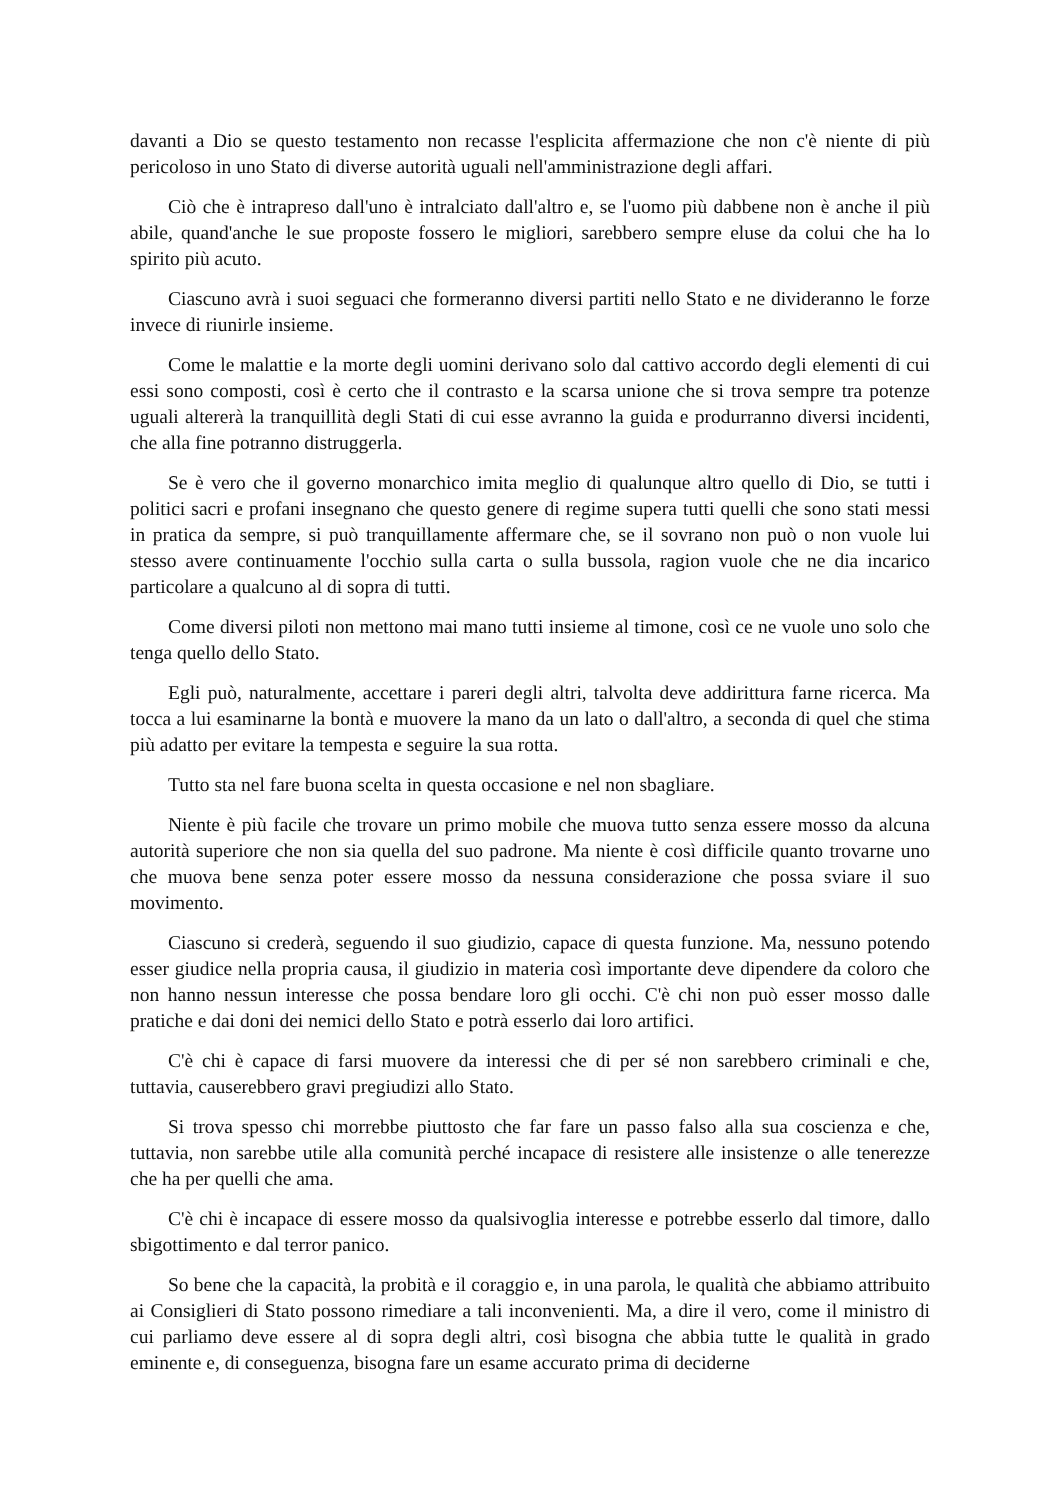davanti a Dio se questo testamento non recasse l'esplicita affermazione che non c'è niente di più pericoloso in uno Stato di diverse autorità uguali nell'amministrazione degli affari.
Ciò che è intrapreso dall'uno è intralciato dall'altro e, se l'uomo più dabbene non è anche il più abile, quand'anche le sue proposte fossero le migliori, sarebbero sempre eluse da colui che ha lo spirito più acuto.
Ciascuno avrà i suoi seguaci che formeranno diversi partiti nello Stato e ne divideranno le forze invece di riunirle insieme.
Come le malattie e la morte degli uomini derivano solo dal cattivo accordo degli elementi di cui essi sono composti, così è certo che il contrasto e la scarsa unione che si trova sempre tra potenze uguali altererà la tranquillità degli Stati di cui esse avranno la guida e produrranno diversi incidenti, che alla fine potranno distruggerla.
Se è vero che il governo monarchico imita meglio di qualunque altro quello di Dio, se tutti i politici sacri e profani insegnano che questo genere di regime supera tutti quelli che sono stati messi in pratica da sempre, si può tranquillamente affermare che, se il sovrano non può o non vuole lui stesso avere continuamente l'occhio sulla carta o sulla bussola, ragion vuole che ne dia incarico particolare a qualcuno al di sopra di tutti.
Come diversi piloti non mettono mai mano tutti insieme al timone, così ce ne vuole uno solo che tenga quello dello Stato.
Egli può, naturalmente, accettare i pareri degli altri, talvolta deve addirittura farne ricerca. Ma tocca a lui esaminarne la bontà e muovere la mano da un lato o dall'altro, a seconda di quel che stima più adatto per evitare la tempesta e seguire la sua rotta.
Tutto sta nel fare buona scelta in questa occasione e nel non sbagliare.
Niente è più facile che trovare un primo mobile che muova tutto senza essere mosso da alcuna autorità superiore che non sia quella del suo padrone. Ma niente è così difficile quanto trovarne uno che muova bene senza poter essere mosso da nessuna considerazione che possa sviare il suo movimento.
Ciascuno si crederà, seguendo il suo giudizio, capace di questa funzione. Ma, nessuno potendo esser giudice nella propria causa, il giudizio in materia così importante deve dipendere da coloro che non hanno nessun interesse che possa bendare loro gli occhi. C'è chi non può esser mosso dalle pratiche e dai doni dei nemici dello Stato e potrà esserlo dai loro artifici.
C'è chi è capace di farsi muovere da interessi che di per sé non sarebbero criminali e che, tuttavia, causerebbero gravi pregiudizi allo Stato.
Si trova spesso chi morrebbe piuttosto che far fare un passo falso alla sua coscienza e che, tuttavia, non sarebbe utile alla comunità perché incapace di resistere alle insistenze o alle tenerezze che ha per quelli che ama.
C'è chi è incapace di essere mosso da qualsivoglia interesse e potrebbe esserlo dal timore, dallo sbigottimento e dal terror panico.
So bene che la capacità, la probità e il coraggio e, in una parola, le qualità che abbiamo attribuito ai Consiglieri di Stato possono rimediare a tali inconvenienti. Ma, a dire il vero, come il ministro di cui parliamo deve essere al di sopra degli altri, così bisogna che abbia tutte le qualità in grado eminente e, di conseguenza, bisogna fare un esame accurato prima di deciderne